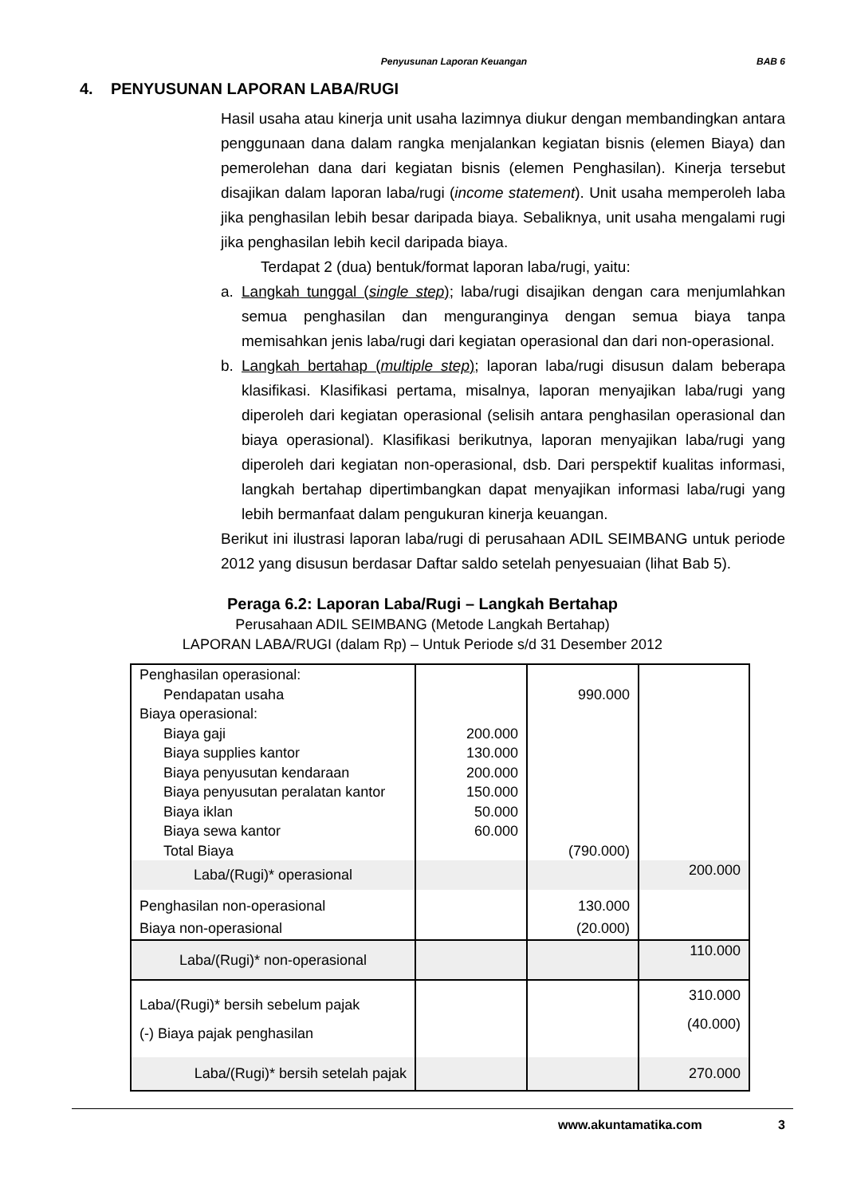Penyusunan Laporan Keuangan BAB 6
4. PENYUSUNAN LAPORAN LABA/RUGI
Hasil usaha atau kinerja unit usaha lazimnya diukur dengan membandingkan antara penggunaan dana dalam rangka menjalankan kegiatan bisnis (elemen Biaya) dan pemerolehan dana dari kegiatan bisnis (elemen Penghasilan). Kinerja tersebut disajikan dalam laporan laba/rugi (income statement). Unit usaha memperoleh laba jika penghasilan lebih besar daripada biaya. Sebaliknya, unit usaha mengalami rugi jika penghasilan lebih kecil daripada biaya.
Terdapat 2 (dua) bentuk/format laporan laba/rugi, yaitu:
a. Langkah tunggal (single step); laba/rugi disajikan dengan cara menjumlahkan semua penghasilan dan menguranginya dengan semua biaya tanpa memisahkan jenis laba/rugi dari kegiatan operasional dan dari non-operasional.
b. Langkah bertahap (multiple step); laporan laba/rugi disusun dalam beberapa klasifikasi. Klasifikasi pertama, misalnya, laporan menyajikan laba/rugi yang diperoleh dari kegiatan operasional (selisih antara penghasilan operasional dan biaya operasional). Klasifikasi berikutnya, laporan menyajikan laba/rugi yang diperoleh dari kegiatan non-operasional, dsb. Dari perspektif kualitas informasi, langkah bertahap dipertimbangkan dapat menyajikan informasi laba/rugi yang lebih bermanfaat dalam pengukuran kinerja keuangan.
Berikut ini ilustrasi laporan laba/rugi di perusahaan ADIL SEIMBANG untuk periode 2012 yang disusun berdasar Daftar saldo setelah penyesuaian (lihat Bab 5).
Peraga 6.2: Laporan Laba/Rugi – Langkah Bertahap
Perusahaan ADIL SEIMBANG (Metode Langkah Bertahap)
LAPORAN LABA/RUGI (dalam Rp) – Untuk Periode s/d 31 Desember 2012
| Penghasilan operasional: Pendapatan usaha Biaya operasional: Biaya gaji Biaya supplies kantor Biaya penyusutan kendaraan Biaya penyusutan peralatan kantor Biaya iklan Biaya sewa kantor Total Biaya | 200.000 130.000 200.000 150.000 50.000 60.000 | 990.000 (790.000) | |
| Laba/(Rugi)* operasional | | | 200.000 |
| Penghasilan non-operasional Biaya non-operasional | | 130.000 (20.000) | |
| Laba/(Rugi)* non-operasional | | | 110.000 |
| Laba/(Rugi)* bersih sebelum pajak (-) Biaya pajak penghasilan | | | 310.000 (40.000) |
| Laba/(Rugi)* bersih setelah pajak | | | 270.000 |
www.akuntamatika.com 3